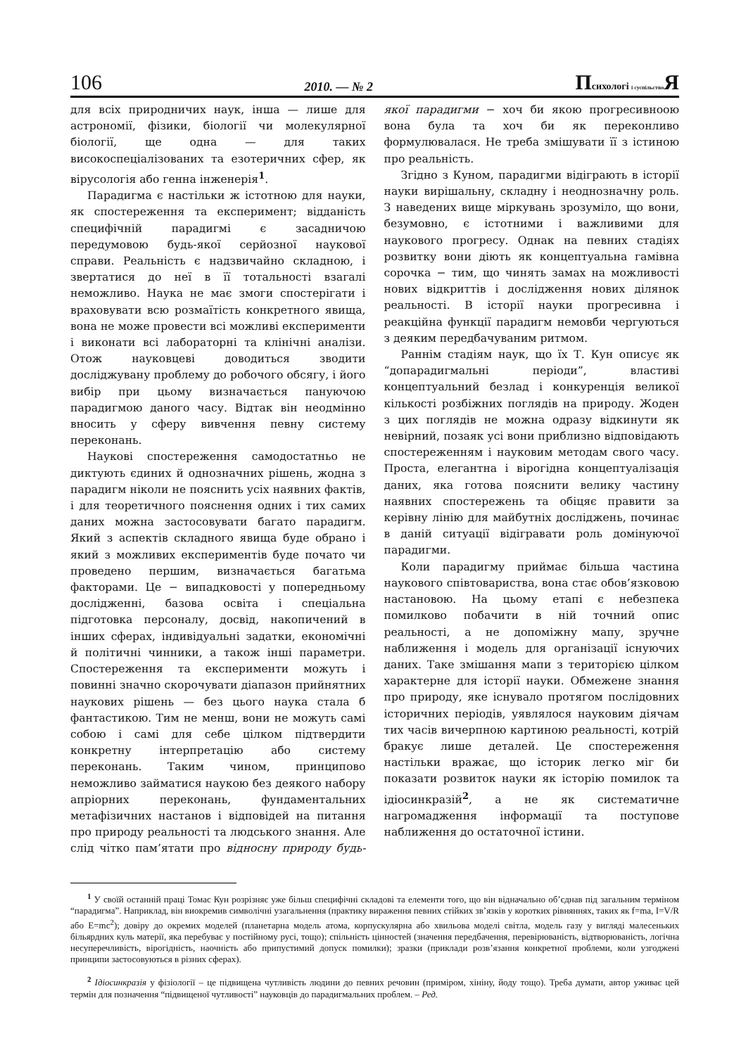106 2010. — № 2 Психологі і суспільство Я
для всіх природничих наук, інша — лише для астрономії, фізики, біології чи молекулярної біології, ще одна — для таких високоспеціалізованих та езотеричних сфер, як вірусологія або генна інженерія<sup>1</sup>.
Парадигма є настільки ж істотною для науки, як спостереження та експеримент; відданість специфічній парадигмі є засадничою передумовою будь-якої серйозної наукової справи. Реальність є надзвичайно складною, і звертатися до неї в її тотальності взагалі неможливо. Наука не має змоги спостерігати і враховувати всю розмаїтість конкретного явища, вона не може провести всі можливі експерименти і виконати всі лабораторні та клінічні аналізи. Отож науковцеві доводиться зводити досліджувану проблему до робочого обсягу, і його вибір при цьому визначається пануючою парадигмою даного часу. Відтак він неодмінно вносить у сферу вивчення певну систему переконань.
Наукові спостереження самодостатньо не диктують єдиних й однозначних рішень, жодна з парадигм ніколи не пояснить усіх наявних фактів, і для теоретичного пояснення одних і тих самих даних можна застосовувати багато парадигм. Який з аспектів складного явища буде обрано і який з можливих експериментів буде почато чи проведено першим, визначається багатьма факторами. Це − випадковості у попередньому дослідженні, базова освіта і спеціальна підготовка персоналу, досвід, накопичений в інших сферах, індивідуальні задатки, економічні й політичні чинники, а також інші параметри. Спостереження та експерименти можуть і повинні значно скорочувати діапазон прийнятних наукових рішень — без цього наука стала б фантастикою. Тим не менш, вони не можуть самі собою і самі для себе цілком підтвердити конкретну інтерпретацію або систему переконань. Таким чином, принципово неможливо займатися наукою без деякого набору апріорних переконань, фундаментальних метафізичних настанов і відповідей на питання про природу реальності та людського знання. Але слід чітко пам’ятати про відносну природу будь-якої парадигми − хоч би якою прогресивноою вона була та хоч би як переконливо формулювалася. Не треба змішувати її з істиною про реальність.
Згідно з Куном, парадигми відіграють в історії науки вирішальну, складну і неоднозначну роль. З наведених вище міркувань зрозуміло, що вони, безумовно, є істотними і важливими для наукового прогресу. Однак на певних стадіях розвитку вони діють як концептуальна гамівна сорочка − тим, що чинять замах на можливості нових відкриттів і дослідження нових ділянок реальності. В історії науки прогресивна і реакційна функції парадигм немовби чергуються з деяким передбачуваним ритмом.
Раннім стадіям наук, що їх Т. Кун описує як “допарадигмальні періоди”, властиві концептуальний безлад і конкуренція великої кількості розбіжних поглядів на природу. Жоден з цих поглядів не можна одразу відкинути як невірний, позаяк усі вони приблизно відповідають спостереженням і науковим методам свого часу. Проста, елегантна і вірогідна концептуалізація даних, яка готова пояснити велику частину наявних спостережень та обіцяє правити за керівну лінію для майбутніх досліджень, починає в даній ситуації відігравати роль домінуючої парадигми.
Коли парадигму приймає більша частина наукового співтовариства, вона стає обов’язковою настановою. На цьому етапі є небезпека помилково побачити в ній точний опис реальності, а не допоміжну мапу, зручне наближення і модель для організації існуючих даних. Таке змішання мапи з територією цілком характерне для історії науки. Обмежене знання про природу, яке існувало протягом послідовних історичних періодів, уявлялося науковим діячам тих часів вичерпною картиною реальності, котрій бракує лише деталей. Це спостереження настільки вражає, що історик легко міг би показати розвиток науки як історію помилок та ідіосинкразій<sup>2</sup>, а не як систематичне нагромадження інформації та поступове наближення до остаточної істини.
<sup>1</sup> У своїй останній праці Томас Кун розрізняє уже більш специфічні складові та елементи того, що він відначально об’єднав під загальним терміном “парадигма”. Наприклад, він виокремив символічні узагальнення (практику вираження певних стійких зв’язків у коротких рівняннях, таких як f=ma, I=V/R або E=mc<sup>2</sup>); довіру до окремих моделей (планетарна модель атома, корпускулярна або хвильова моделі світла, модель газу у вигляді малесеньких більярдних куль матерії, яка перебуває у постійному русі, тощо); спільність цінностей (значення передбачення, перевірюваність, відтворюваність, логічна несуперечливість, вірогідність, наочність або припустимий допуск помилки); зразки (приклади розв’язання конкретної проблеми, коли узгоджені принципи застосовуються в різних сферах).
<sup>2</sup> Ідіосинкразія у фізіології – це підвищена чутливість людини до певних речовин (приміром, хініну, йоду тощо). Треба думати, автор уживає цей термін для позначення “підвищеної чутливості” науковців до парадигмальних проблем. – Ред.